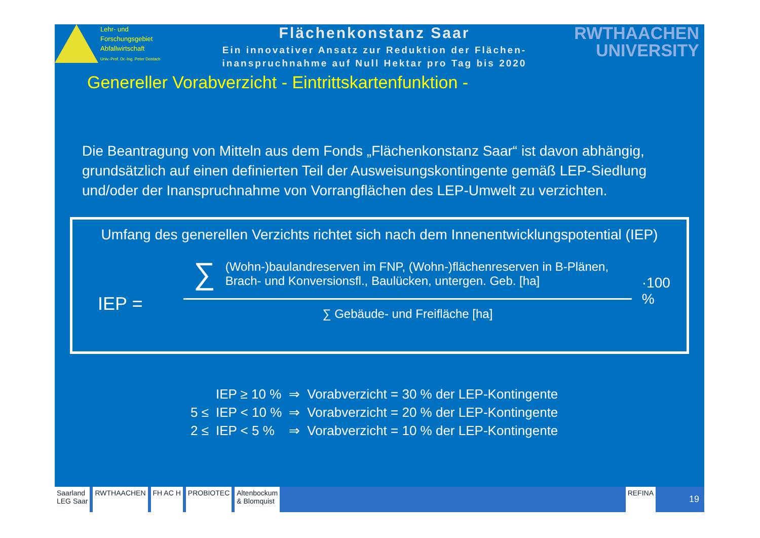Lehr- und
Forschungsgebiet
Abfallwirtschaft
Univ.-Prof. Dr.-Ing. Peter Dostach
Flächenkonstanz Saar
Ein innovativer Ansatz zur Reduktion der Flächen-
inanspruchnahme auf Null Hektar pro Tag bis 2020
RWTHAACHEN
UNIVERSITY
Genereller Vorabverzicht - Eintrittskartenfunktion -
Die Beantragung von Mitteln aus dem Fonds „Flächenkonstanz Saar“ ist davon abhängig, grundsätzlich auf einen definierten Teil der Ausweisungskontingente gemäß LEP-Siedlung und/oder der Inanspruchnahme von Vorrangflächen des LEP-Umwelt zu verzichten.
Umfang des generellen Verzichts richtet sich nach dem Innenentwicklungspotential (IEP)
IEP =
∑ (Wohn-)baulandreserven im FNP, (Wohn-)flächenreserven in B-Plänen,
Brach- und Konversionsfl., Baulücken, untergen. Geb. [ha]
∑ Gebäude- und Freifläche [ha]
·100 %
| | IEP ≥ 10 % | ⇒ | Vorabverzicht = 30 % der LEP-Kontingente |
| 5 ≤ | IEP < 10 % | ⇒ | Vorabverzicht = 20 % der LEP-Kontingente |
| 2 ≤ | IEP < 5 % | ⇒ | Vorabverzicht = 10 % der LEP-Kontingente |
Saarland
LEG Saar
RWTHAACHEN FH AC H PROBIOTEC Altenbockum
& Blomquist
REFINA
19